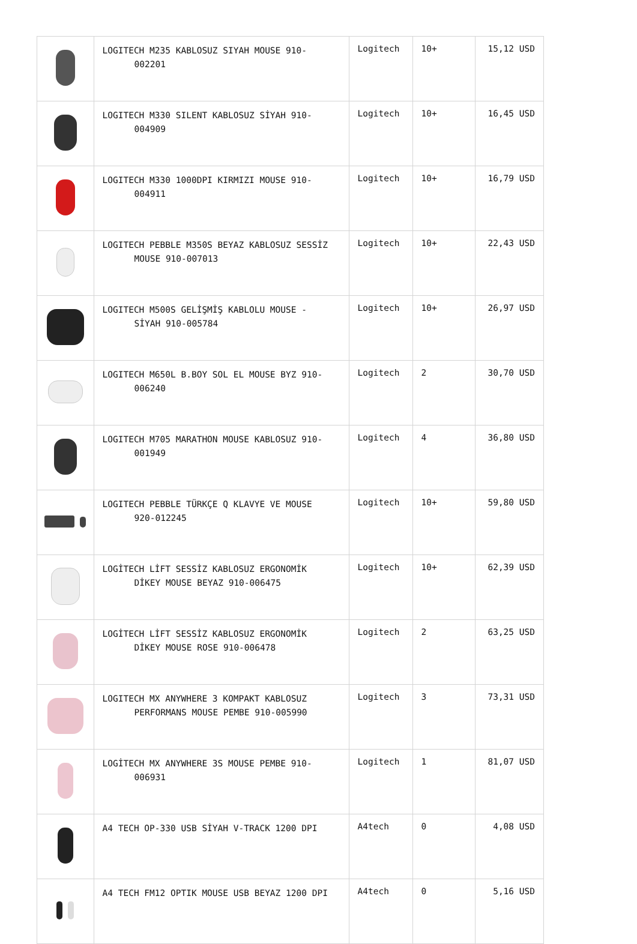| | LOGITECH M235 KABLOSUZ SIYAH MOUSE 910- 002201 | Logitech | 10+ | 15,12 USD |
| | LOGITECH M330 SILENT KABLOSUZ SİYAH 910- 004909 | Logitech | 10+ | 16,45 USD |
| | LOGITECH M330 1000DPI KIRMIZI MOUSE 910- 004911 | Logitech | 10+ | 16,79 USD |
| | LOGITECH PEBBLE M350S BEYAZ KABLOSUZ SESSİZ MOUSE 910-007013 | Logitech | 10+ | 22,43 USD |
| | LOGITECH M500S GELİŞMİŞ KABLOLU MOUSE - SİYAH 910-005784 | Logitech | 10+ | 26,97 USD |
| | LOGITECH M650L B.BOY SOL EL MOUSE BYZ 910- 006240 | Logitech | 2 | 30,70 USD |
| | LOGITECH M705 MARATHON MOUSE KABLOSUZ 910- 001949 | Logitech | 4 | 36,80 USD |
| | LOGITECH PEBBLE TÜRKÇE Q KLAVYE VE MOUSE 920-012245 | Logitech | 10+ | 59,80 USD |
| | LOGİTECH LİFT SESSİZ KABLOSUZ ERGONOMİK DİKEY MOUSE BEYAZ 910-006475 | Logitech | 10+ | 62,39 USD |
| | LOGİTECH LİFT SESSİZ KABLOSUZ ERGONOMİK DİKEY MOUSE ROSE 910-006478 | Logitech | 2 | 63,25 USD |
| | LOGITECH MX ANYWHERE 3 KOMPAKT KABLOSUZ PERFORMANS MOUSE PEMBE 910-005990 | Logitech | 3 | 73,31 USD |
| | LOGİTECH MX ANYWHERE 3S MOUSE PEMBE 910- 006931 | Logitech | 1 | 81,07 USD |
| | A4 TECH OP-330 USB SİYAH V-TRACK 1200 DPI | A4tech | 0 | 4,08 USD |
| | A4 TECH FM12 OPTIK MOUSE USB BEYAZ 1200 DPI | A4tech | 0 | 5,16 USD |